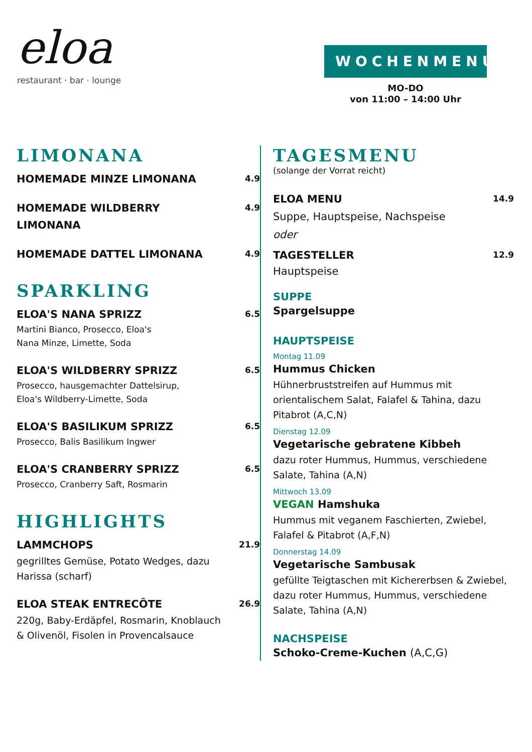eloa
restaurant · bar · lounge
WOCHENMENU
MO-DO
von 11:00 – 14:00 Uhr
LIMONANA
HOMEMADE MINZE LIMONANA
4.9
HOMEMADE WILDBERRY LIMONANA
4.9
HOMEMADE DATTEL LIMONANA
4.9
SPARKLING
ELOA'S NANA SPRIZZ
Martini Bianco, Prosecco, Eloa's
Nana Minze, Limette, Soda
6.5
ELOA'S WILDBERRY SPRIZZ
Prosecco, hausgemachter Dattelsirup,
Eloa's Wildberry-Limette, Soda
6.5
ELOA'S BASILIKUM SPRIZZ
Prosecco, Balis Basilikum Ingwer
6.5
ELOA'S CRANBERRY SPRIZZ
Prosecco, Cranberry Saft, Rosmarin
6.5
HIGHLIGHTS
LAMMCHOPS
gegrilltes Gemüse, Potato Wedges, dazu Harissa (scharf)
21.9
ELOA STEAK ENTRECÔTE
220g, Baby-Erdäpfel, Rosmarin, Knoblauch & Olivenöl, Fisolen in Provencalsauce
26.9
TAGESMENU
(solange der Vorrat reicht)
ELOA MENU
Suppe, Hauptspeise, Nachspeise
oder
14.9
TAGESTELLER
Hauptspeise
12.9
SUPPE
Spargelsuppe
HAUPTSPEISE
Montag 11.09
Hummus Chicken
Hühnerbruststreifen auf Hummus mit orientalischem Salat, Falafel & Tahina, dazu Pitabrot (A,C,N)
Dienstag 12.09
Vegetarische gebratene Kibbeh
dazu roter Hummus, Hummus, verschiedene Salate, Tahina (A,N)
Mittwoch 13.09
VEGAN Hamshuka
Hummus mit veganem Faschierten, Zwiebel, Falafel & Pitabrot (A,F,N)
Donnerstag 14.09
Vegetarische Sambusak
gefüllte Teigtaschen mit Kichererbsen & Zwiebel, dazu roter Hummus, Hummus, verschiedene Salate, Tahina (A,N)
NACHSPEISE
Schoko-Creme-Kuchen (A,C,G)